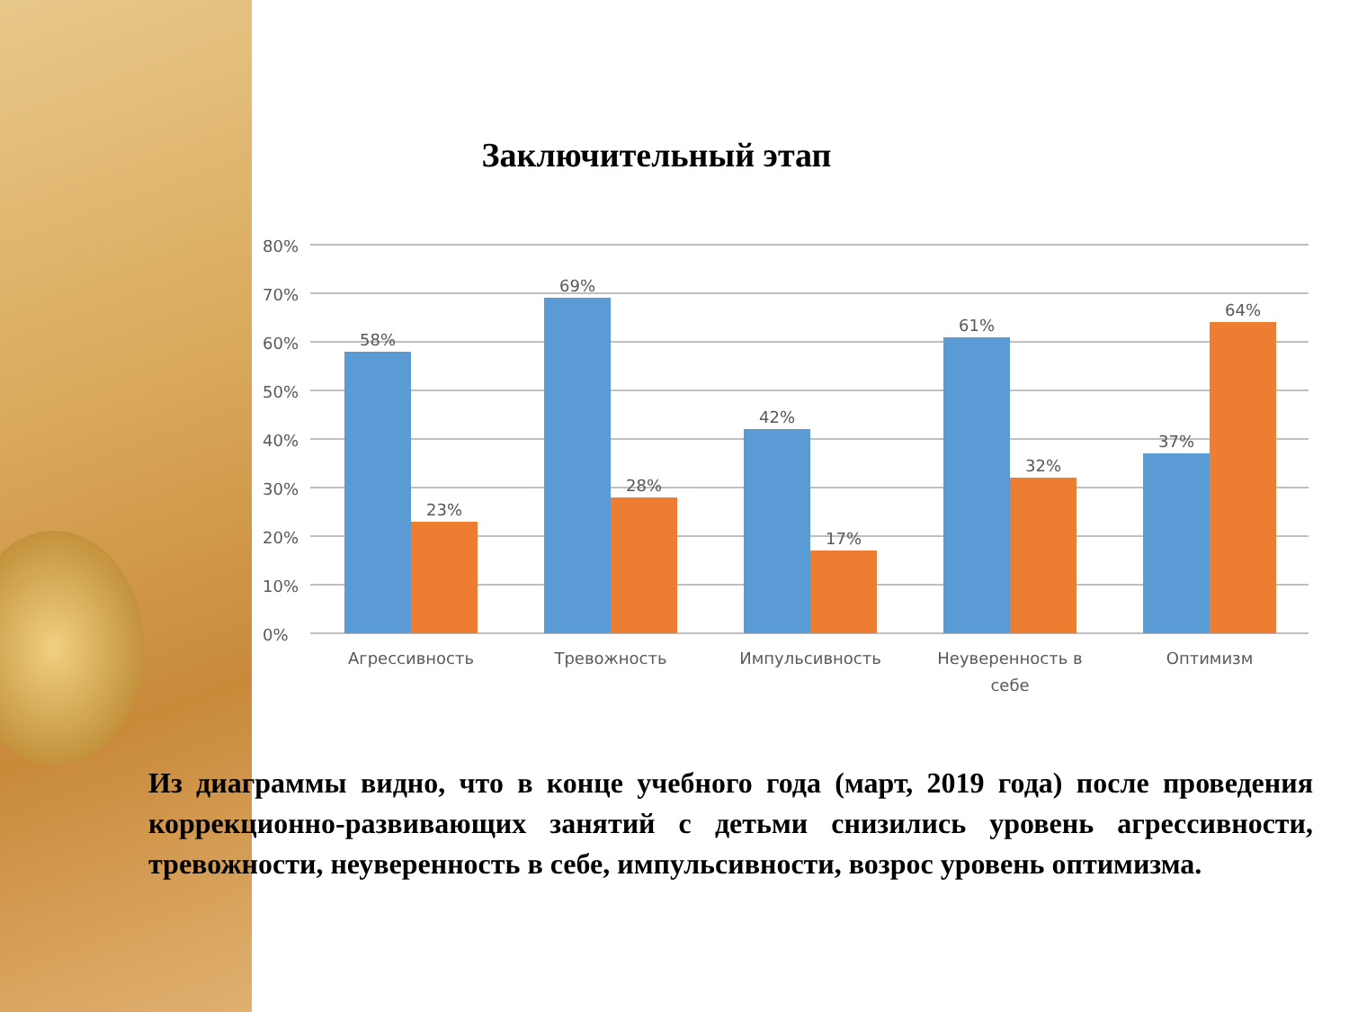Заключительный этап
80%
70%
60%
50%
40%
30%
20%
10%
0%
58%
23%
69%
28%
42%
17%
61%
32%
37%
64%
Агрессивность
Тревожность
Импульсивность
Неуверенность в
себе
Оптимизм
Из диаграммы видно, что в конце учебного года (март, 2019 года) после проведения коррекционно-развивающих занятий с детьми снизились уровень агрессивности, тревожности, неуверенность в себе, импульсивности, возрос уровень оптимизма.